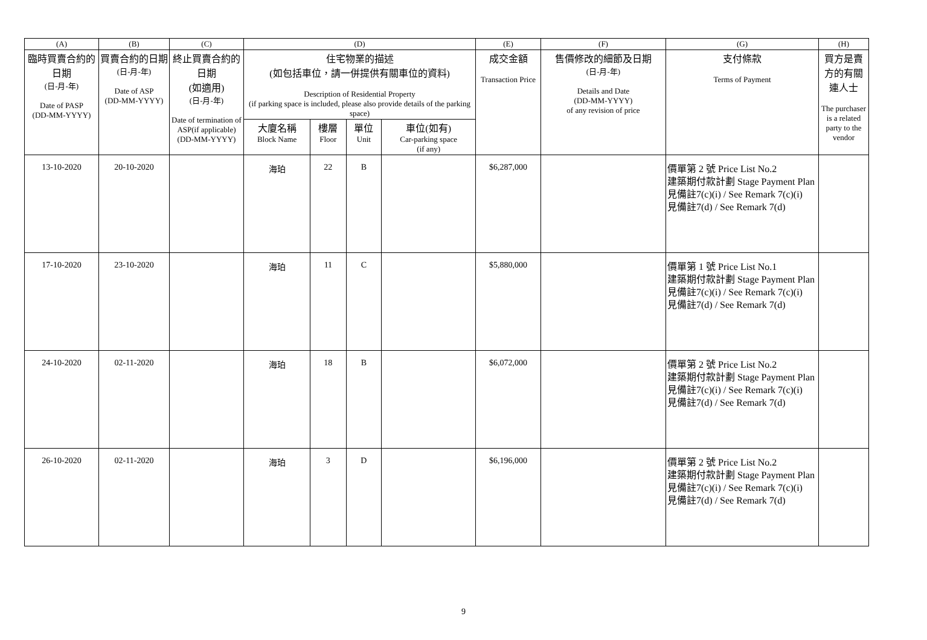| (A) | (B) | (C) | (D) | | | | (E) | (F) | (G) | (H) |
| --- | --- | --- | --- | --- | --- | --- | --- | --- | --- | --- |
| 臨時買賣合約的日期 (日-月-年) Date of PASP (DD-MM-YYYY) | 買賣合約的日期 (日-月-年) Date of ASP (DD-MM-YYYY) | 終止買賣合約的日期 (如適用) (日-月-年) Date of termination of ASP(if applicable) (DD-MM-YYYY) | 住宅物業的描述 (如包括車位，請一併提供有關車位的資料) Description of Residential Property (if parking space is included, please also provide details of the parking space) | | | | 成交金額 Transaction Price | 售價修改的細節及日期 (日-月-年) Details and Date (DD-MM-YYYY) of any revision of price | 支付條款 Terms of Payment | 買方是賣方的有關連人士 The purchaser is a related party to the vendor |
| | | | 大廈名稱 Block Name | 樓層 Floor | 單位 Unit | 車位(如有) Car-parking space (if any) | | | | |
| 13-10-2020 | 20-10-2020 | | 海珀 | 22 | B | | $6,287,000 | | 價單第 2 號 Price List No.2 建築期付款計劃 Stage Payment Plan 見備註7(c)(i) / See Remark 7(c)(i) 見備註7(d) / See Remark 7(d) | |
| 17-10-2020 | 23-10-2020 | | 海珀 | 11 | C | | $5,880,000 | | 價單第 1 號 Price List No.1 建築期付款計劃 Stage Payment Plan 見備註7(c)(i) / See Remark 7(c)(i) 見備註7(d) / See Remark 7(d) | |
| 24-10-2020 | 02-11-2020 | | 海珀 | 18 | B | | $6,072,000 | | 價單第 2 號 Price List No.2 建築期付款計劃 Stage Payment Plan 見備註7(c)(i) / See Remark 7(c)(i) 見備註7(d) / See Remark 7(d) | |
| 26-10-2020 | 02-11-2020 | | 海珀 | 3 | D | | $6,196,000 | | 價單第 2 號 Price List No.2 建築期付款計劃 Stage Payment Plan 見備註7(c)(i) / See Remark 7(c)(i) 見備註7(d) / See Remark 7(d) | |
9